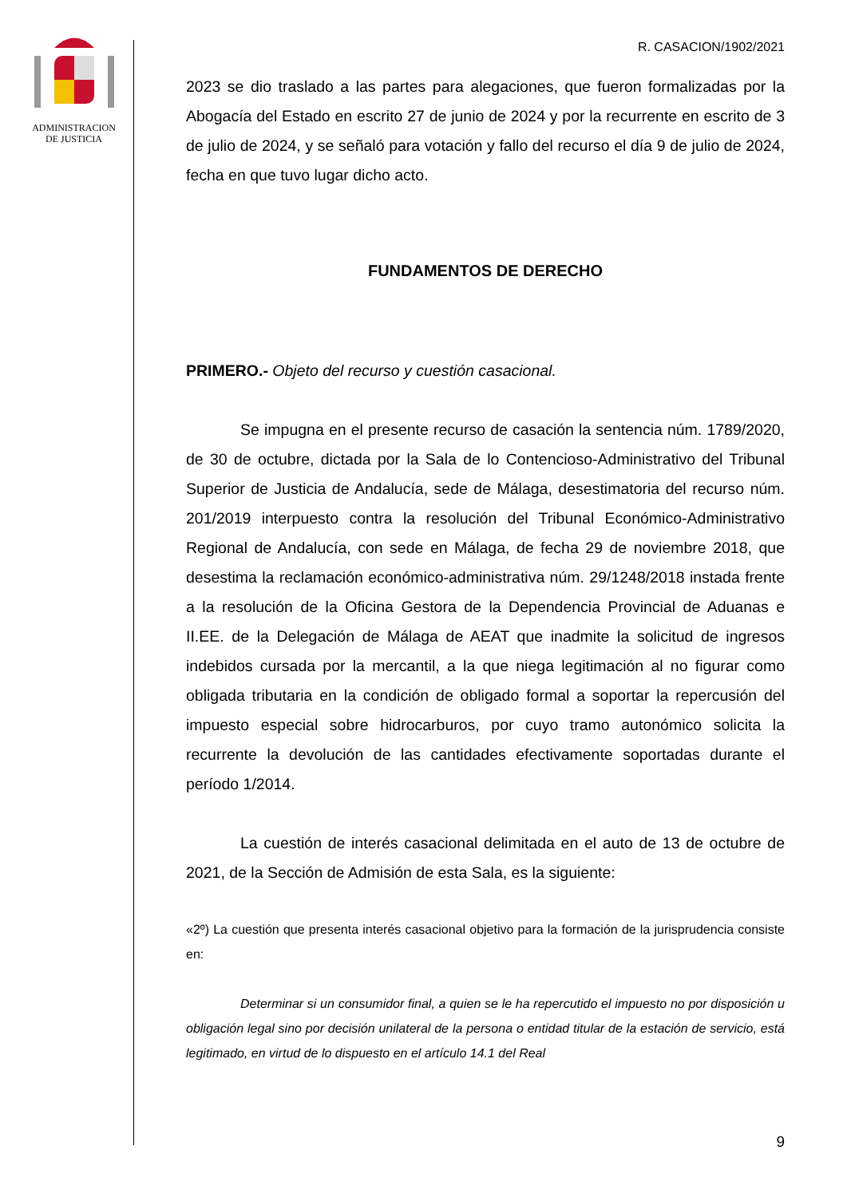ADMINISTRACION
DE JUSTICIA
R. CASACION/1902/2021
2023 se dio traslado a las partes para alegaciones, que fueron formalizadas por la Abogacía del Estado en escrito 27 de junio de 2024 y por la recurrente en escrito de 3 de julio de 2024, y se señaló para votación y fallo del recurso el día 9 de julio de 2024, fecha en que tuvo lugar dicho acto.
FUNDAMENTOS DE DERECHO
PRIMERO.- Objeto del recurso y cuestión casacional.
Se impugna en el presente recurso de casación la sentencia núm. 1789/2020, de 30 de octubre, dictada por la Sala de lo Contencioso-Administrativo del Tribunal Superior de Justicia de Andalucía, sede de Málaga, desestimatoria del recurso núm. 201/2019 interpuesto contra la resolución del Tribunal Económico-Administrativo Regional de Andalucía, con sede en Málaga, de fecha 29 de noviembre 2018, que desestima la reclamación económico-administrativa núm. 29/1248/2018 instada frente a la resolución de la Oficina Gestora de la Dependencia Provincial de Aduanas e II.EE. de la Delegación de Málaga de AEAT que inadmite la solicitud de ingresos indebidos cursada por la mercantil, a la que niega legitimación al no figurar como obligada tributaria en la condición de obligado formal a soportar la repercusión del impuesto especial sobre hidrocarburos, por cuyo tramo autonómico solicita la recurrente la devolución de las cantidades efectivamente soportadas durante el período 1/2014.
La cuestión de interés casacional delimitada en el auto de 13 de octubre de 2021, de la Sección de Admisión de esta Sala, es la siguiente:
«2º) La cuestión que presenta interés casacional objetivo para la formación de la jurisprudencia consiste en:
Determinar si un consumidor final, a quien se le ha repercutido el impuesto no por disposición u obligación legal sino por decisión unilateral de la persona o entidad titular de la estación de servicio, está legitimado, en virtud de lo dispuesto en el artículo 14.1 del Real
9